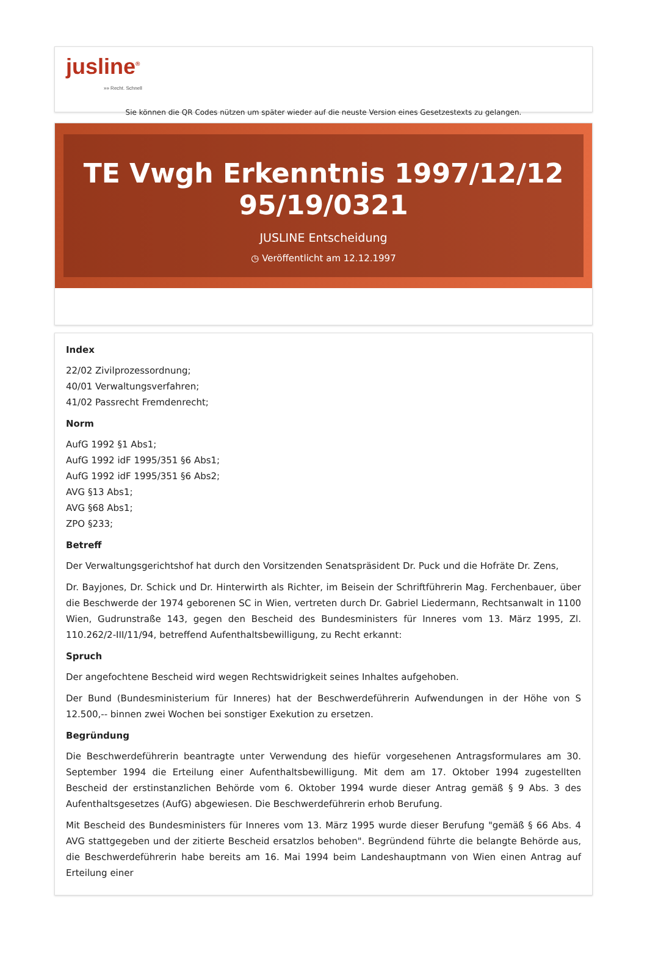jusline<sup>®</sup>
»» Recht. Schnell
Sie können die QR Codes nützen um später wieder auf die neuste Version eines Gesetzestexts zu gelangen.
TE Vwgh Erkenntnis 1997/12/12 95/19/0321
JUSLINE Entscheidung
◷ Veröffentlicht am 12.12.1997
Index
22/02 Zivilprozessordnung;
40/01 Verwaltungsverfahren;
41/02 Passrecht Fremdenrecht;
Norm
AufG 1992 §1 Abs1;
AufG 1992 idF 1995/351 §6 Abs1;
AufG 1992 idF 1995/351 §6 Abs2;
AVG §13 Abs1;
AVG §68 Abs1;
ZPO §233;
Betreff
Der Verwaltungsgerichtshof hat durch den Vorsitzenden Senatspräsident Dr. Puck und die Hofräte Dr. Zens,
Dr. Bayjones, Dr. Schick und Dr. Hinterwirth als Richter, im Beisein der Schriftführerin Mag. Ferchenbauer, über die Beschwerde der 1974 geborenen SC in Wien, vertreten durch Dr. Gabriel Liedermann, Rechtsanwalt in 1100 Wien, Gudrunstraße 143, gegen den Bescheid des Bundesministers für Inneres vom 13. März 1995, Zl. 110.262/2-III/11/94, betreffend Aufenthaltsbewilligung, zu Recht erkannt:
Spruch
Der angefochtene Bescheid wird wegen Rechtswidrigkeit seines Inhaltes aufgehoben.
Der Bund (Bundesministerium für Inneres) hat der Beschwerdeführerin Aufwendungen in der Höhe von S 12.500,-- binnen zwei Wochen bei sonstiger Exekution zu ersetzen.
Begründung
Die Beschwerdeführerin beantragte unter Verwendung des hiefür vorgesehenen Antragsformulares am 30. September 1994 die Erteilung einer Aufenthaltsbewilligung. Mit dem am 17. Oktober 1994 zugestellten Bescheid der erstinstanzlichen Behörde vom 6. Oktober 1994 wurde dieser Antrag gemäß § 9 Abs. 3 des Aufenthaltsgesetzes (AufG) abgewiesen. Die Beschwerdeführerin erhob Berufung.
Mit Bescheid des Bundesministers für Inneres vom 13. März 1995 wurde dieser Berufung "gemäß § 66 Abs. 4 AVG stattgegeben und der zitierte Bescheid ersatzlos behoben". Begründend führte die belangte Behörde aus, die Beschwerdeführerin habe bereits am 16. Mai 1994 beim Landeshauptmann von Wien einen Antrag auf Erteilung einer